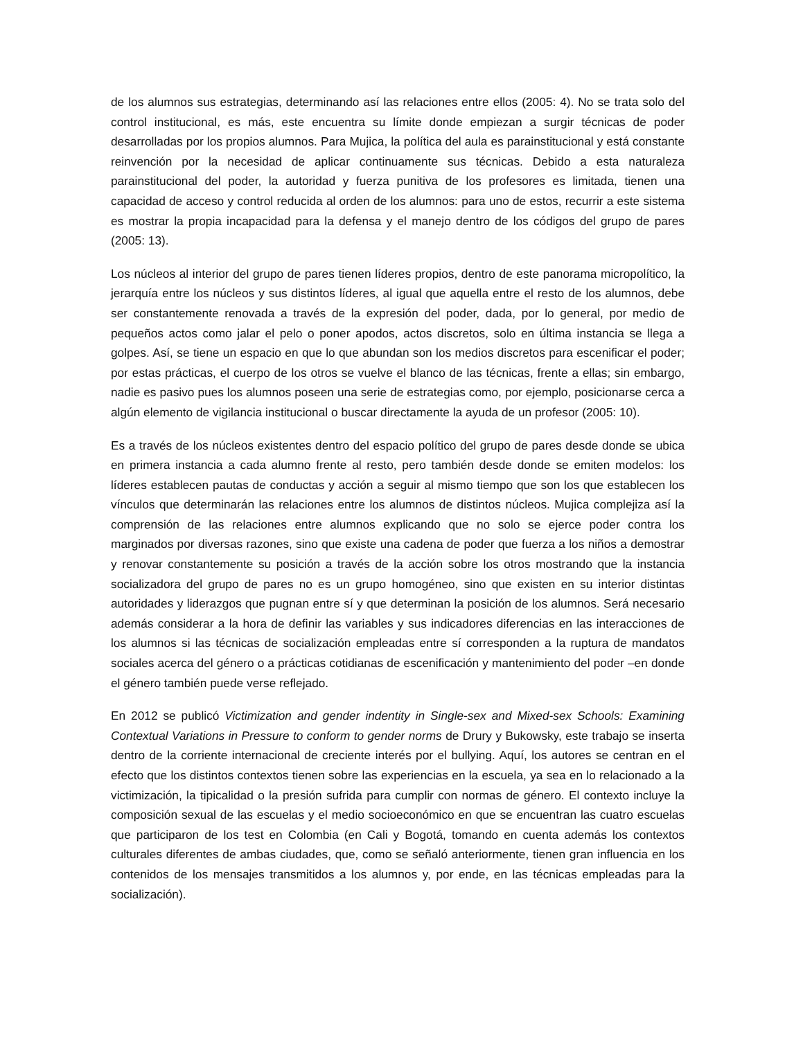de los alumnos sus estrategias, determinando así las relaciones entre ellos (2005: 4). No se trata solo del control institucional, es más, este encuentra su límite donde empiezan a surgir técnicas de poder desarrolladas por los propios alumnos. Para Mujica, la política del aula es parainstitucional y está constante reinvención por la necesidad de aplicar continuamente sus técnicas. Debido a esta naturaleza parainstitucional del poder, la autoridad y fuerza punitiva de los profesores es limitada, tienen una capacidad de acceso y control reducida al orden de los alumnos: para uno de estos, recurrir a este sistema es mostrar la propia incapacidad para la defensa y el manejo dentro de los códigos del grupo de pares (2005: 13).
Los núcleos al interior del grupo de pares tienen líderes propios, dentro de este panorama micropolítico, la jerarquía entre los núcleos y sus distintos líderes, al igual que aquella entre el resto de los alumnos, debe ser constantemente renovada a través de la expresión del poder, dada, por lo general, por medio de pequeños actos como jalar el pelo o poner apodos, actos discretos, solo en última instancia se llega a golpes. Así, se tiene un espacio en que lo que abundan son los medios discretos para escenificar el poder; por estas prácticas, el cuerpo de los otros se vuelve el blanco de las técnicas, frente a ellas; sin embargo, nadie es pasivo pues los alumnos poseen una serie de estrategias como, por ejemplo, posicionarse cerca a algún elemento de vigilancia institucional o buscar directamente la ayuda de un profesor (2005: 10).
Es a través de los núcleos existentes dentro del espacio político del grupo de pares desde donde se ubica en primera instancia a cada alumno frente al resto, pero también desde donde se emiten modelos: los líderes establecen pautas de conductas y acción a seguir al mismo tiempo que son los que establecen los vínculos que determinarán las relaciones entre los alumnos de distintos núcleos. Mujica complejiza así la comprensión de las relaciones entre alumnos explicando que no solo se ejerce poder contra los marginados por diversas razones, sino que existe una cadena de poder que fuerza a los niños a demostrar y renovar constantemente su posición a través de la acción sobre los otros mostrando que la instancia socializadora del grupo de pares no es un grupo homogéneo, sino que existen en su interior distintas autoridades y liderazgos que pugnan entre sí y que determinan la posición de los alumnos. Será necesario además considerar a la hora de definir las variables y sus indicadores diferencias en las interacciones de los alumnos si las técnicas de socialización empleadas entre sí corresponden a la ruptura de mandatos sociales acerca del género o a prácticas cotidianas de escenificación y mantenimiento del poder –en donde el género también puede verse reflejado.
En 2012 se publicó Victimization and gender indentity in Single-sex and Mixed-sex Schools: Examining Contextual Variations in Pressure to conform to gender norms de Drury y Bukowsky, este trabajo se inserta dentro de la corriente internacional de creciente interés por el bullying. Aquí, los autores se centran en el efecto que los distintos contextos tienen sobre las experiencias en la escuela, ya sea en lo relacionado a la victimización, la tipicalidad o la presión sufrida para cumplir con normas de género. El contexto incluye la composición sexual de las escuelas y el medio socioeconómico en que se encuentran las cuatro escuelas que participaron de los test en Colombia (en Cali y Bogotá, tomando en cuenta además los contextos culturales diferentes de ambas ciudades, que, como se señaló anteriormente, tienen gran influencia en los contenidos de los mensajes transmitidos a los alumnos y, por ende, en las técnicas empleadas para la socialización).